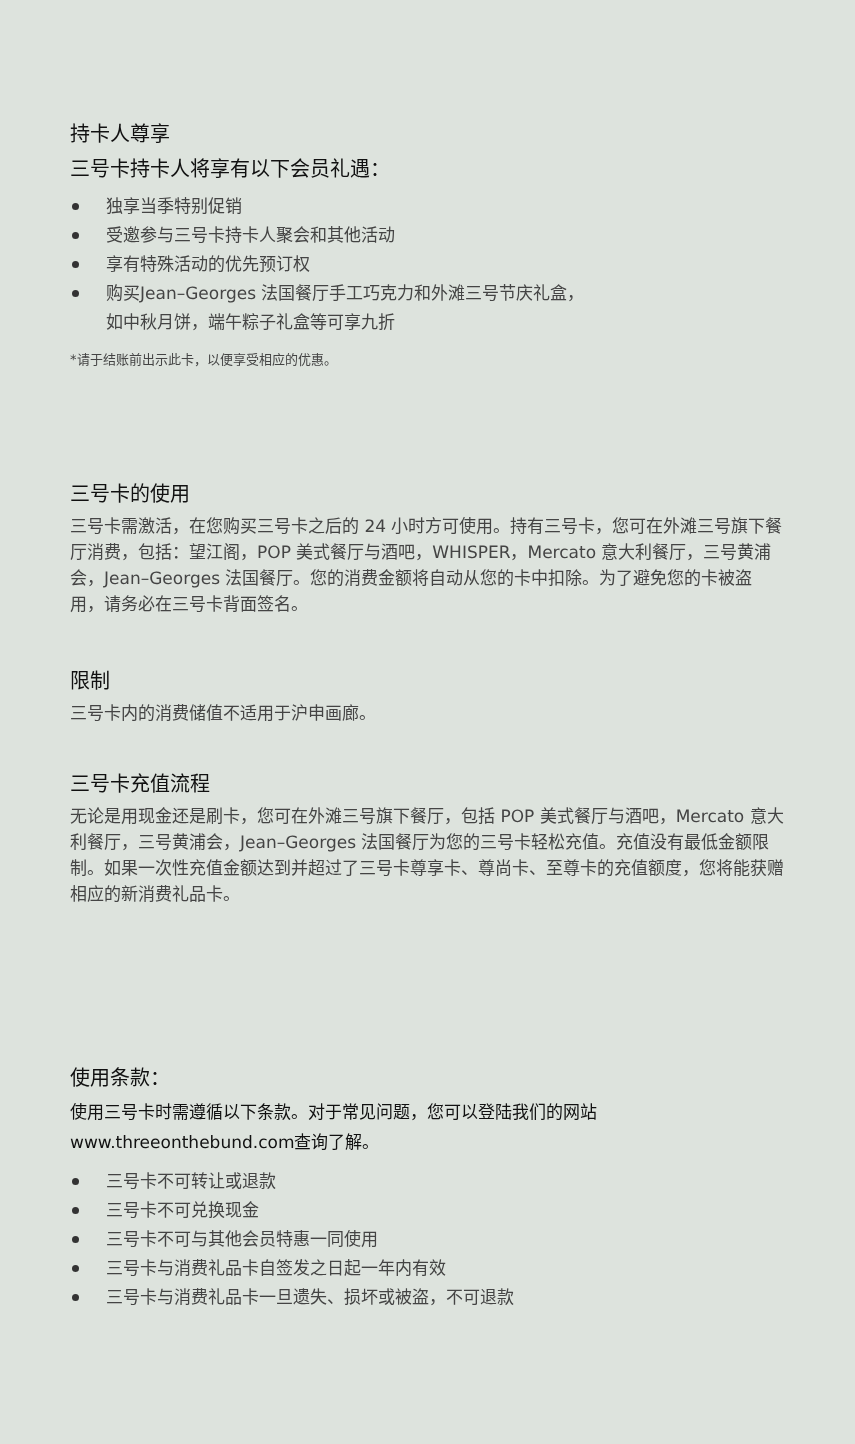持卡人尊享
三号卡持卡人将享有以下会员礼遇：
独享当季特别促销
受邀参与三号卡持卡人聚会和其他活动
享有特殊活动的优先预订权
购买Jean–Georges 法国餐厅手工巧克力和外滩三号节庆礼盒，
如中秋月饼，端午粽子礼盒等可享九折
*请于结账前出示此卡，以便享受相应的优惠。
三号卡的使用
三号卡需激活，在您购买三号卡之后的 24 小时方可使用。持有三号卡，您可在外滩三号旗下餐厅消费，包括：望江阁，POP 美式餐厅与酒吧，WHISPER，Mercato 意大利餐厅，三号黄浦会，Jean–Georges 法国餐厅。您的消费金额将自动从您的卡中扣除。为了避免您的卡被盗用，请务必在三号卡背面签名。
限制
三号卡内的消费储值不适用于沪申画廊。
三号卡充值流程
无论是用现金还是刷卡，您可在外滩三号旗下餐厅，包括 POP 美式餐厅与酒吧，Mercato 意大利餐厅，三号黄浦会，Jean–Georges 法国餐厅为您的三号卡轻松充值。充值没有最低金额限制。如果一次性充值金额达到并超过了三号卡尊享卡、尊尚卡、至尊卡的充值额度，您将能获赠相应的新消费礼品卡。
使用条款：
使用三号卡时需遵循以下条款。对于常见问题，您可以登陆我们的网站www.threeonthebund.com查询了解。
三号卡不可转让或退款
三号卡不可兑换现金
三号卡不可与其他会员特惠一同使用
三号卡与消费礼品卡自签发之日起一年内有效
三号卡与消费礼品卡一旦遗失、损坏或被盗，不可退款